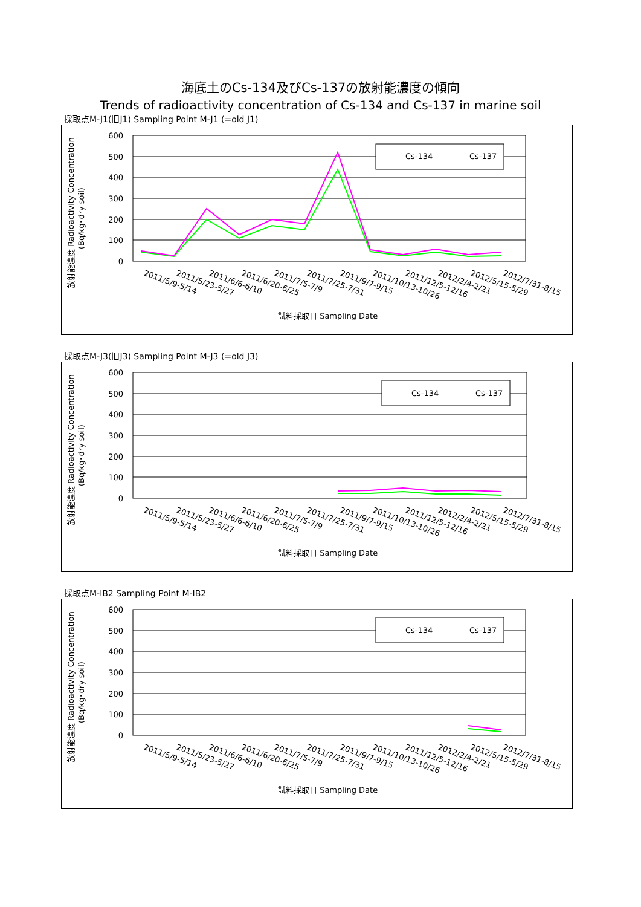海底土のCs-134及びCs-137の放射能濃度の傾向
Trends of radioactivity concentration of Cs-134 and Cs-137 in marine soil
採取点M-J1(旧J1) Sampling Point M-J1 (=old J1)
600
500
400
300
200
100
0
Cs-134
Cs-137
試料採取日 Sampling Date
放射能濃度 Radioactivity Concentration
　　　　　(Bq/kg･dry soil)
2011/5/9-5/14
2011/5/23-5/27
2011/6/6-6/10
2011/6/20-6/25
2011/7/5-7/9
2011/7/25-7/31
2011/9/7-9/15
2011/10/13-10/26
2011/12/5-12/16
2012/2/4-2/21
2012/5/15-5/29
2012/7/31-8/15
採取点M-J3(旧J3) Sampling Point M-J3 (=old J3)
600
500
400
300
200
100
0
Cs-134
Cs-137
試料採取日 Sampling Date
放射能濃度 Radioactivity Concentration
　　　　　(Bq/kg･dry soil)
2011/5/9-5/14
2011/5/23-5/27
2011/6/6-6/10
2011/6/20-6/25
2011/7/5-7/9
2011/7/25-7/31
2011/9/7-9/15
2011/10/13-10/26
2011/12/5-12/16
2012/2/4-2/21
2012/5/15-5/29
2012/7/31-8/15
採取点M-IB2 Sampling Point M-IB2
600
500
400
300
200
100
0
Cs-134
Cs-137
試料採取日 Sampling Date
放射能濃度 Radioactivity Concentration
　　　　　(Bq/kg･dry soil)
2011/5/9-5/14
2011/5/23-5/27
2011/6/6-6/10
2011/6/20-6/25
2011/7/5-7/9
2011/7/25-7/31
2011/9/7-9/15
2011/10/13-10/26
2011/12/5-12/16
2012/2/4-2/21
2012/5/15-5/29
2012/7/31-8/15